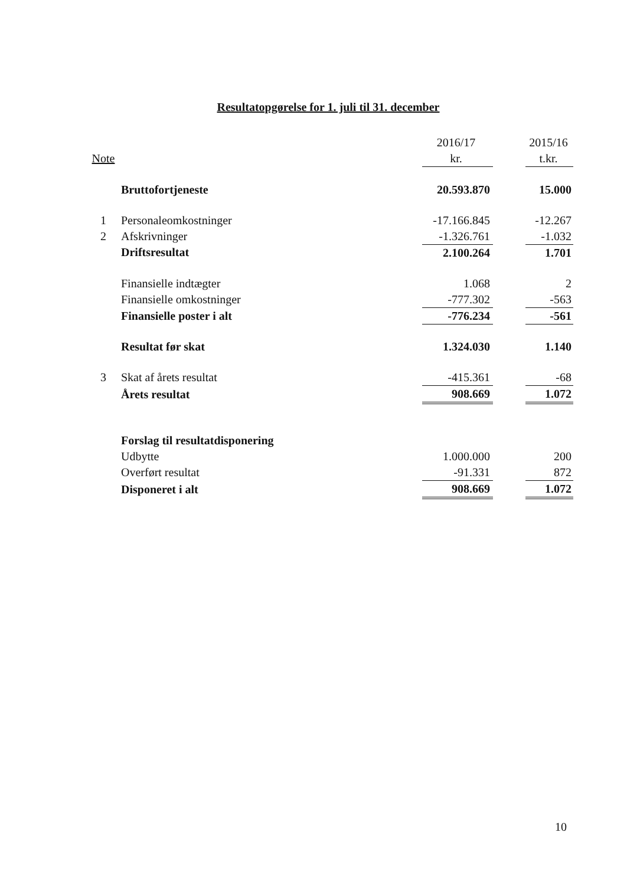Resultatopgørelse for 1. juli til 31. december
| | | 2016/17 | | 2015/16 |
| --- | --- | --- | --- | --- |
| Note | | kr. | | t.kr. |
| | Bruttofortjeneste | 20.593.870 | | 15.000 |
| 1 | Personaleomkostninger | -17.166.845 | | -12.267 |
| 2 | Afskrivninger | -1.326.761 | | -1.032 |
| | Driftsresultat | 2.100.264 | | 1.701 |
| | Finansielle indtægter | 1.068 | | 2 |
| | Finansielle omkostninger | -777.302 | | -563 |
| | Finansielle poster i alt | -776.234 | | -561 |
| | Resultat før skat | 1.324.030 | | 1.140 |
| 3 | Skat af årets resultat | -415.361 | | -68 |
| | Årets resultat | 908.669 | | 1.072 |
| | Forslag til resultatdisponering | | | |
| | Udbytte | 1.000.000 | | 200 |
| | Overført resultat | -91.331 | | 872 |
| | Disponeret i alt | 908.669 | | 1.072 |
10